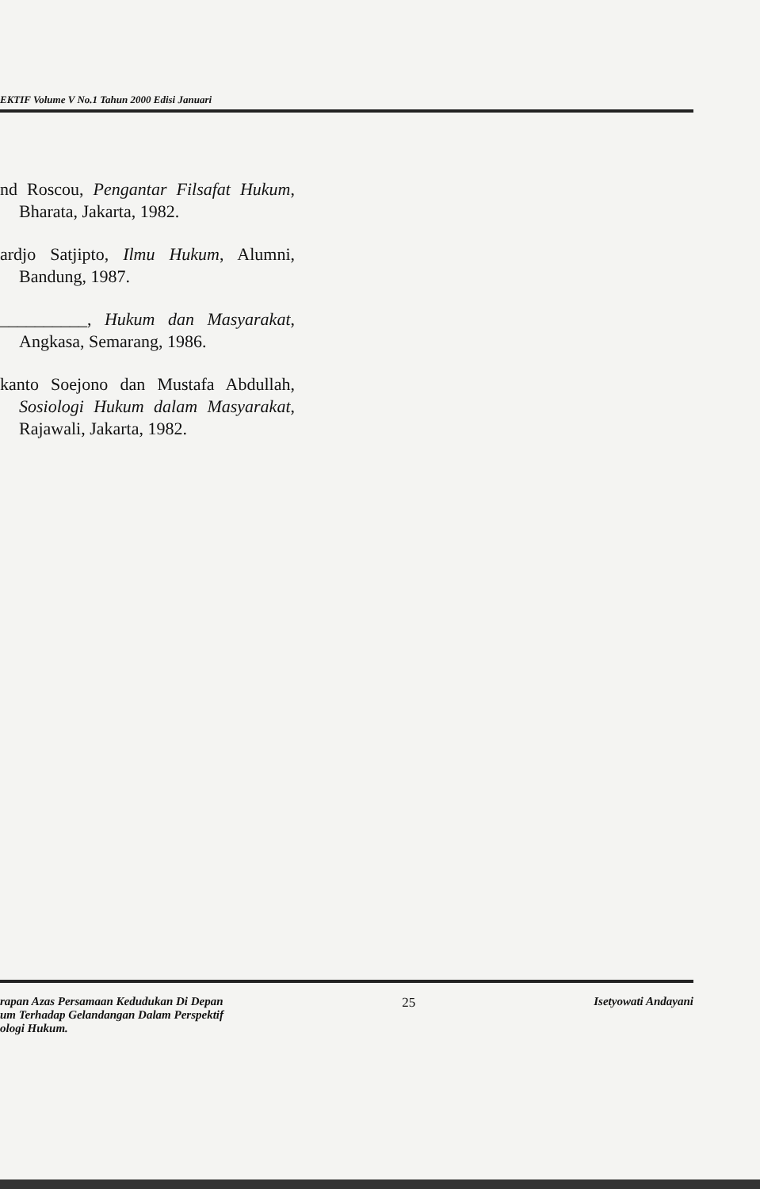EKTIF Volume V No.1 Tahun 2000 Edisi Januari
nd Roscou, Pengantar Filsafat Hukum, Bharata, Jakarta, 1982.
ardjo Satjipto, Ilmu Hukum, Alumni, Bandung, 1987.
__________, Hukum dan Masyarakat, Angkasa, Semarang, 1986.
kanto Soejono dan Mustafa Abdullah, Sosiologi Hukum dalam Masyarakat, Rajawali, Jakarta, 1982.
rapan Azas Persamaan Kedudukan Di Depan
um Terhadap Gelandangan Dalam Perspektif
ologi Hukum.
25 Isetyowati Andayani